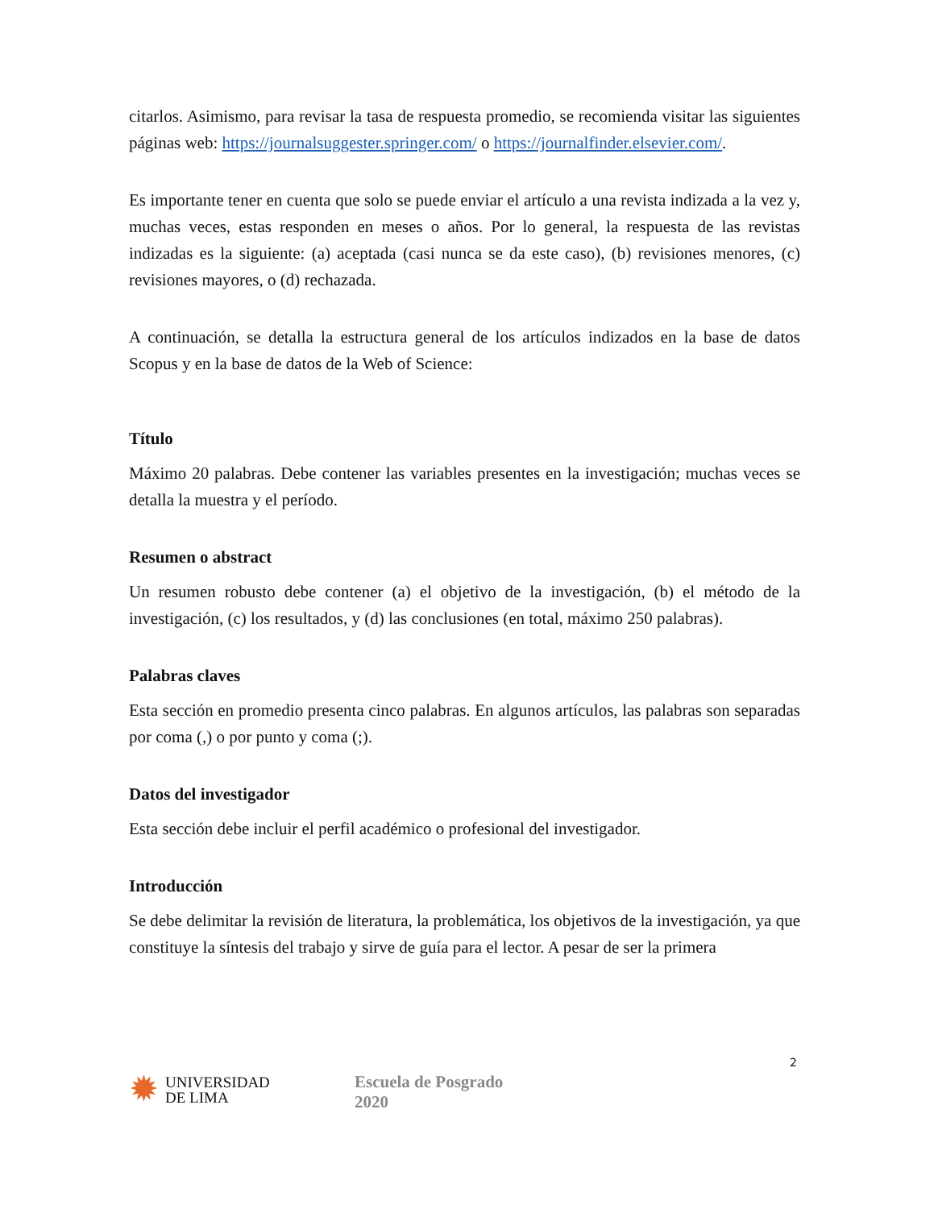citarlos. Asimismo, para revisar la tasa de respuesta promedio, se recomienda visitar las siguientes páginas web: https://journalsuggester.springer.com/ o https://journalfinder.elsevier.com/.
Es importante tener en cuenta que solo se puede enviar el artículo a una revista indizada a la vez y, muchas veces, estas responden en meses o años. Por lo general, la respuesta de las revistas indizadas es la siguiente: (a) aceptada (casi nunca se da este caso), (b) revisiones menores, (c) revisiones mayores, o (d) rechazada.
A continuación, se detalla la estructura general de los artículos indizados en la base de datos Scopus y en la base de datos de la Web of Science:
Título
Máximo 20 palabras. Debe contener las variables presentes en la investigación; muchas veces se detalla la muestra y el período.
Resumen o abstract
Un resumen robusto debe contener (a) el objetivo de la investigación, (b) el método de la investigación, (c) los resultados, y (d) las conclusiones (en total, máximo 250 palabras).
Palabras claves
Esta sección en promedio presenta cinco palabras. En algunos artículos, las palabras son separadas por coma (,) o por punto y coma (;).
Datos del investigador
Esta sección debe incluir el perfil académico o profesional del investigador.
Introducción
Se debe delimitar la revisión de literatura, la problemática, los objetivos de la investigación, ya que constituye la síntesis del trabajo y sirve de guía para el lector. A pesar de ser la primera
2
✹ UNIVERSIDAD
DE LIMA
Escuela de Posgrado
2020